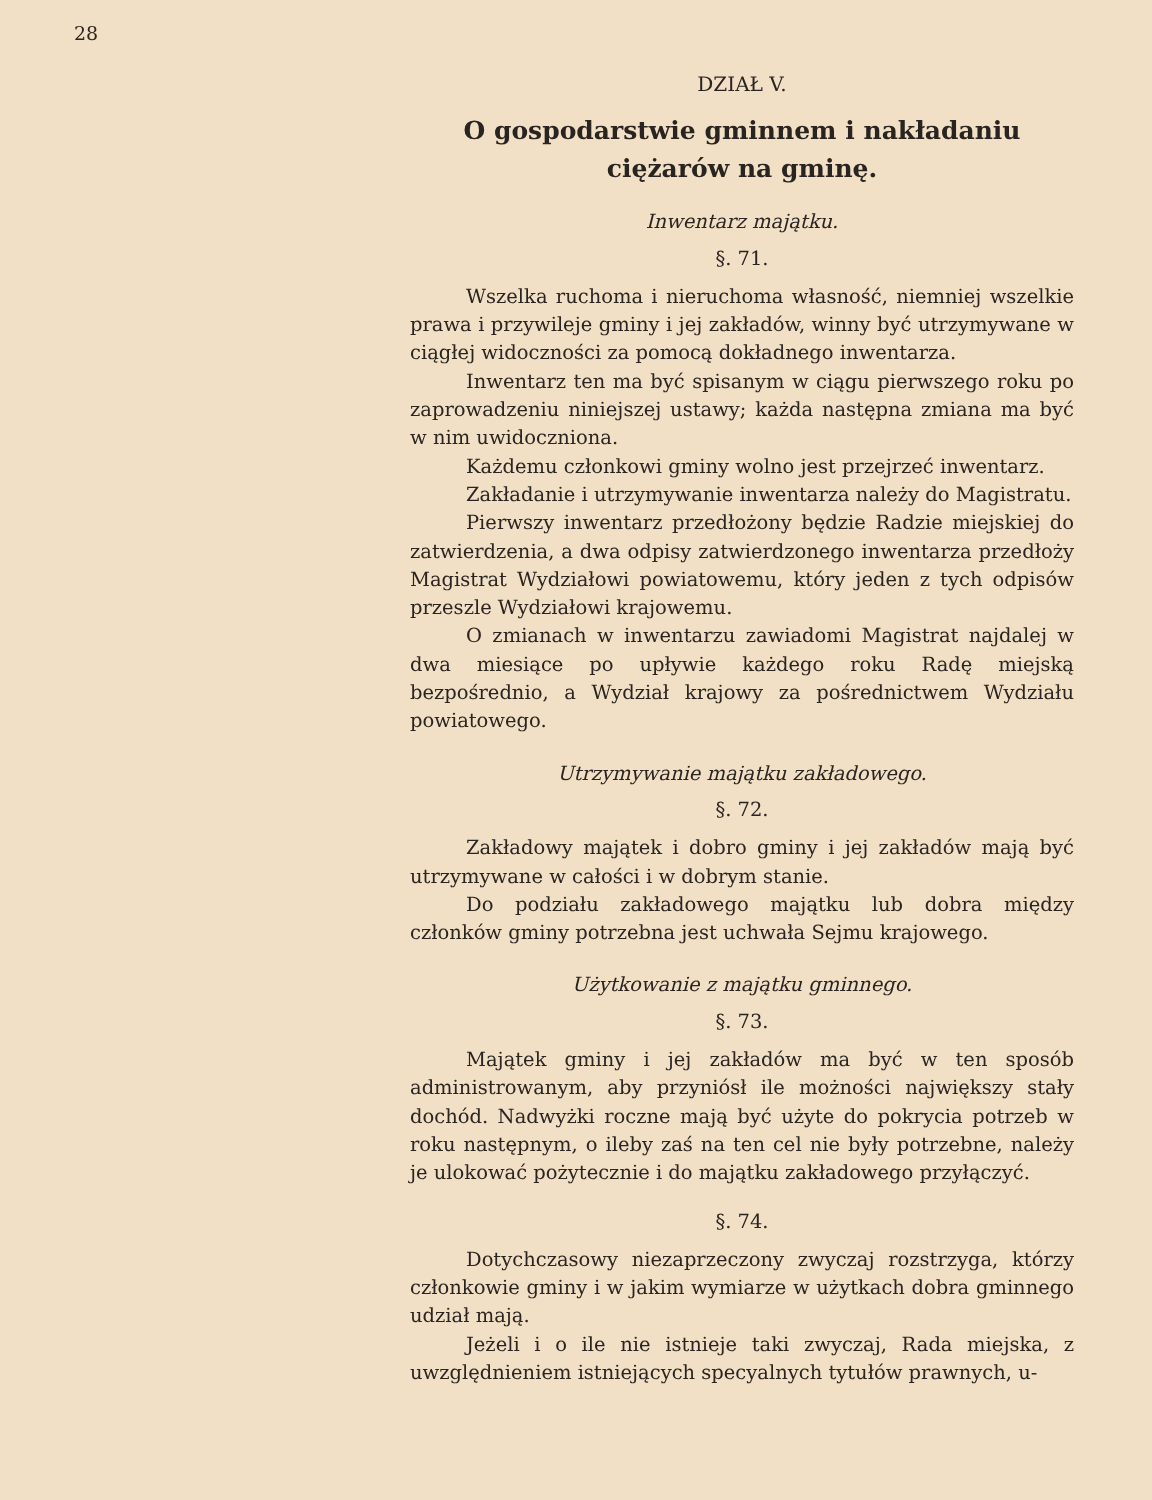28
DZIAŁ V.
O gospodarstwie gminnem i nakładaniu ciężarów na gminę.
Inwentarz majątku.
§. 71.
Wszelka ruchoma i nieruchoma własność, niemniej wszelkie prawa i przywileje gminy i jej zakładów, winny być utrzymywane w ciągłej widoczności za pomocą dokładnego inwentarza.
Inwentarz ten ma być spisanym w ciągu pierwszego roku po zaprowadzeniu niniejszej ustawy; każda następna zmiana ma być w nim uwidoczniona.
Każdemu członkowi gminy wolno jest przejrzeć inwentarz.
Zakładanie i utrzymywanie inwentarza należy do Magistratu.
Pierwszy inwentarz przedłożony będzie Radzie miejskiej do zatwierdzenia, a dwa odpisy zatwierdzonego inwentarza przedłoży Magistrat Wydziałowi powiatowemu, który jeden z tych odpisów przeszle Wydziałowi krajowemu.
O zmianach w inwentarzu zawiadomi Magistrat najdalej w dwa miesiące po upływie każdego roku Radę miejską bezpośrednio, a Wydział krajowy za pośrednictwem Wydziału powiatowego.
Utrzymywanie majątku zakładowego.
§. 72.
Zakładowy majątek i dobro gminy i jej zakładów mają być utrzymywane w całości i w dobrym stanie.
Do podziału zakładowego majątku lub dobra między członków gminy potrzebna jest uchwała Sejmu krajowego.
Użytkowanie z majątku gminnego.
§. 73.
Majątek gminy i jej zakładów ma być w ten sposób administrowanym, aby przyniósł ile możności największy stały dochód. Nadwyżki roczne mają być użyte do pokrycia potrzeb w roku następnym, o ileby zaś na ten cel nie były potrzebne, należy je ulokować pożytecznie i do majątku zakładowego przyłączyć.
§. 74.
Dotychczasowy niezaprzeczony zwyczaj rozstrzyga, którzy członkowie gminy i w jakim wymiarze w użytkach dobra gminnego udział mają.
Jeżeli i o ile nie istnieje taki zwyczaj, Rada miejska, z uwzględnieniem istniejących specyalnych tytułów prawnych, u-